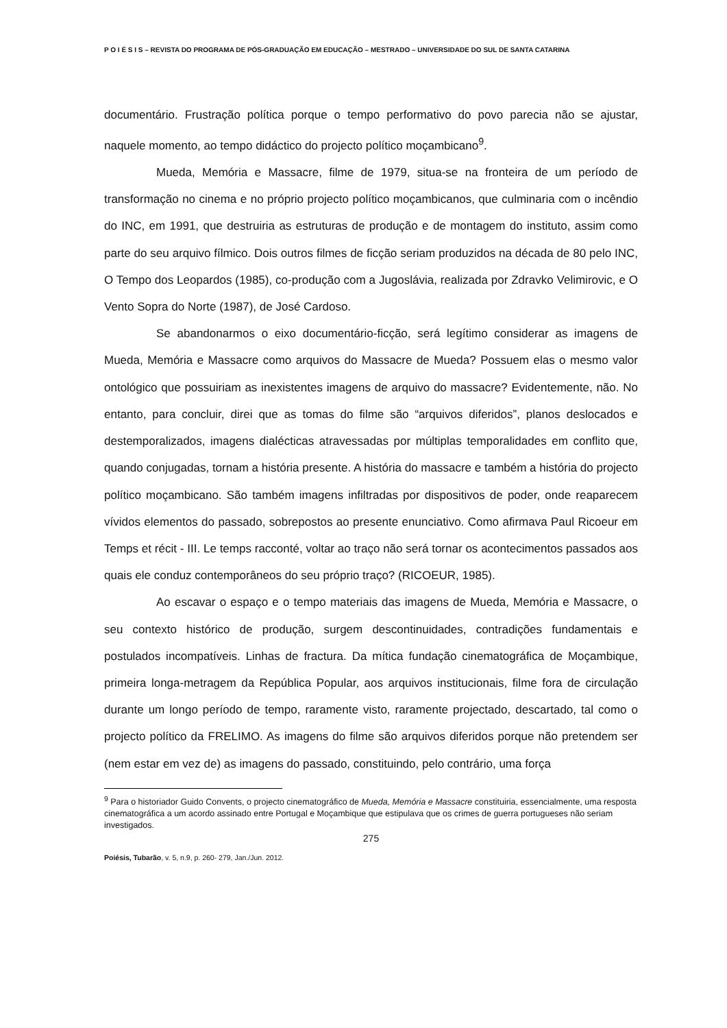P O I É S I S – REVISTA DO PROGRAMA DE PÓS-GRADUAÇÃO EM EDUCAÇÃO – MESTRADO – UNIVERSIDADE DO SUL DE SANTA CATARINA
documentário. Frustração política porque o tempo performativo do povo parecia não se ajustar, naquele momento, ao tempo didáctico do projecto político moçambicano<sup>9</sup>.
Mueda, Memória e Massacre, filme de 1979, situa-se na fronteira de um período de transformação no cinema e no próprio projecto político moçambicanos, que culminaria com o incêndio do INC, em 1991, que destruiria as estruturas de produção e de montagem do instituto, assim como parte do seu arquivo fílmico. Dois outros filmes de ficção seriam produzidos na década de 80 pelo INC, O Tempo dos Leopardos (1985), co-produção com a Jugoslávia, realizada por Zdravko Velimirovic, e O Vento Sopra do Norte (1987), de José Cardoso.
Se abandonarmos o eixo documentário-ficção, será legítimo considerar as imagens de Mueda, Memória e Massacre como arquivos do Massacre de Mueda? Possuem elas o mesmo valor ontológico que possuiriam as inexistentes imagens de arquivo do massacre? Evidentemente, não. No entanto, para concluir, direi que as tomas do filme são “arquivos diferidos”, planos deslocados e destemporalizados, imagens dialécticas atravessadas por múltiplas temporalidades em conflito que, quando conjugadas, tornam a história presente. A história do massacre e também a história do projecto político moçambicano. São também imagens infiltradas por dispositivos de poder, onde reaparecem vívidos elementos do passado, sobrepostos ao presente enunciativo. Como afirmava Paul Ricoeur em Temps et récit - III. Le temps racconté, voltar ao traço não será tornar os acontecimentos passados aos quais ele conduz contemporâneos do seu próprio traço? (RICOEUR, 1985).
Ao escavar o espaço e o tempo materiais das imagens de Mueda, Memória e Massacre, o seu contexto histórico de produção, surgem descontinuidades, contradições fundamentais e postulados incompatíveis. Linhas de fractura. Da mítica fundação cinematográfica de Moçambique, primeira longa-metragem da República Popular, aos arquivos institucionais, filme fora de circulação durante um longo período de tempo, raramente visto, raramente projectado, descartado, tal como o projecto político da FRELIMO. As imagens do filme são arquivos diferidos porque não pretendem ser (nem estar em vez de) as imagens do passado, constituindo, pelo contrário, uma força
<sup>9</sup> Para o historiador Guido Convents, o projecto cinematográfico de Mueda, Memória e Massacre constituiria, essencialmente, uma resposta cinematográfica a um acordo assinado entre Portugal e Moçambique que estipulava que os crimes de guerra portugueses não seriam investigados.
275
Poiésis, Tubarão, v. 5, n.9, p. 260- 279, Jan./Jun. 2012.